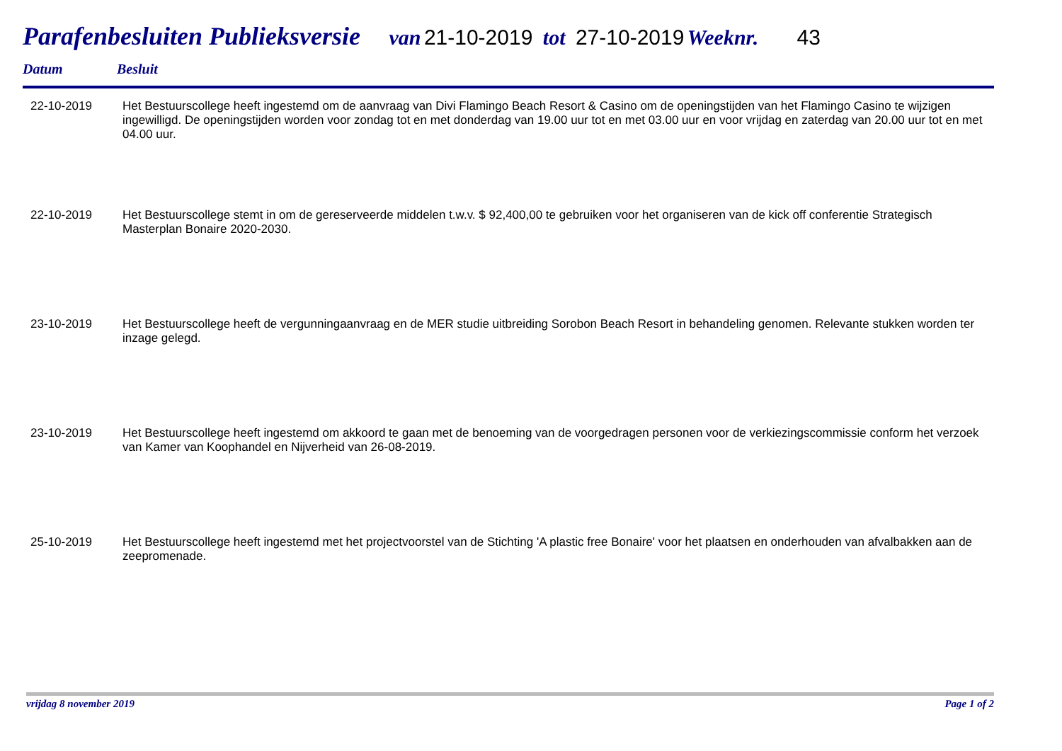Parafenbesluiten Publieksversie van 21-10-2019 tot 27-10-2019 Weeknr. 43
Datum Besluit
| 22-10-2019 | Het Bestuurscollege heeft ingestemd om de aanvraag van Divi Flamingo Beach Resort & Casino om de openingstijden van het Flamingo Casino te wijzigen ingewilligd. De openingstijden worden voor zondag tot en met donderdag van 19.00 uur tot en met 03.00 uur en voor vrijdag en zaterdag van 20.00 uur tot en met 04.00 uur. |
| 22-10-2019 | Het Bestuurscollege stemt in om de gereserveerde middelen t.w.v. $ 92,400,00 te gebruiken voor het organiseren van de kick off conferentie Strategisch Masterplan Bonaire 2020-2030. |
| 23-10-2019 | Het Bestuurscollege heeft de vergunningaanvraag en de MER studie uitbreiding Sorobon Beach Resort in behandeling genomen. Relevante stukken worden ter inzage gelegd. |
| 23-10-2019 | Het Bestuurscollege heeft ingestemd om akkoord te gaan met de benoeming van de voorgedragen personen voor de verkiezingscommissie conform het verzoek van Kamer van Koophandel en Nijverheid van 26-08-2019. |
| 25-10-2019 | Het Bestuurscollege heeft ingestemd met het projectvoorstel van de Stichting 'A plastic free Bonaire' voor het plaatsen en onderhouden van afvalbakken aan de zeepromenade. |
vrijdag 8 november 2019 Page 1 of 2